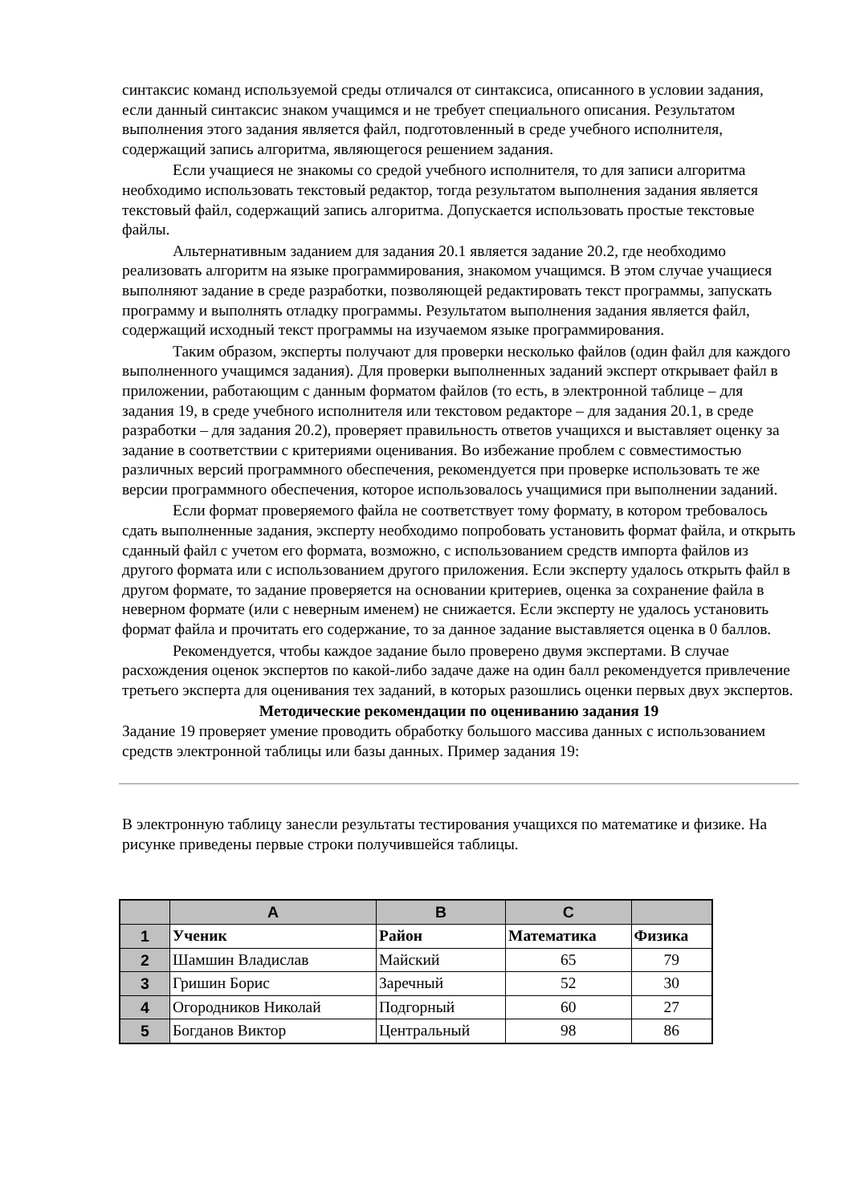синтаксис команд используемой среды отличался от синтаксиса, описанного в условии задания, если данный синтаксис знаком учащимся и не требует специального описания. Результатом выполнения этого задания является файл, подготовленный в среде учебного исполнителя, содержащий запись алгоритма, являющегося решением задания.
Если учащиеся не знакомы со средой учебного исполнителя, то для записи алгоритма необходимо использовать текстовый редактор, тогда результатом выполнения задания является текстовый файл, содержащий запись алгоритма. Допускается использовать простые текстовые файлы.
Альтернативным заданием для задания 20.1 является задание 20.2, где необходимо реализовать алгоритм на языке программирования, знакомом учащимся. В этом случае учащиеся выполняют задание в среде разработки, позволяющей редактировать текст программы, запускать программу и выполнять отладку программы. Результатом выполнения задания является файл, содержащий исходный текст программы на изучаемом языке программирования.
Таким образом, эксперты получают для проверки несколько файлов (один файл для каждого выполненного учащимся задания). Для проверки выполненных заданий эксперт открывает файл в приложении, работающим с данным форматом файлов (то есть, в электронной таблице – для задания 19, в среде учебного исполнителя или текстовом редакторе – для задания 20.1, в среде разработки – для задания 20.2), проверяет правильность ответов учащихся и выставляет оценку за задание в соответствии с критериями оценивания. Во избежание проблем с совместимостью различных версий программного обеспечения, рекомендуется при проверке использовать те же версии программного обеспечения, которое использовалось учащимися при выполнении заданий.
Если формат проверяемого файла не соответствует тому формату, в котором требовалось сдать выполненные задания, эксперту необходимо попробовать установить формат файла, и открыть сданный файл с учетом его формата, возможно, с использованием средств импорта файлов из другого формата или с использованием другого приложения. Если эксперту удалось открыть файл в другом формате, то задание проверяется на основании критериев, оценка за сохранение файла в неверном формате (или с неверным именем) не снижается. Если эксперту не удалось установить формат файла и прочитать его содержание, то за данное задание выставляется оценка в 0 баллов.
Рекомендуется, чтобы каждое задание было проверено двумя экспертами. В случае расхождения оценок экспертов по какой-либо задаче даже на один балл рекомендуется привлечение третьего эксперта для оценивания тех заданий, в которых разошлись оценки первых двух экспертов.
Методические рекомендации по оцениванию задания 19
Задание 19 проверяет умение проводить обработку большого массива данных с использованием средств электронной таблицы или базы данных. Пример задания 19:
В электронную таблицу занесли результаты тестирования учащихся по математике и физике. На рисунке приведены первые строки получившейся таблицы.
| | A | B | C | |
| --- | --- | --- | --- | --- |
| 1 | Ученик | Район | Математика | Физика |
| 2 | Шамшин Владислав | Майский | 65 | 79 |
| 3 | Гришин Борис | Заречный | 52 | 30 |
| 4 | Огородников Николай | Подгорный | 60 | 27 |
| 5 | Богданов Виктор | Центральный | 98 | 86 |